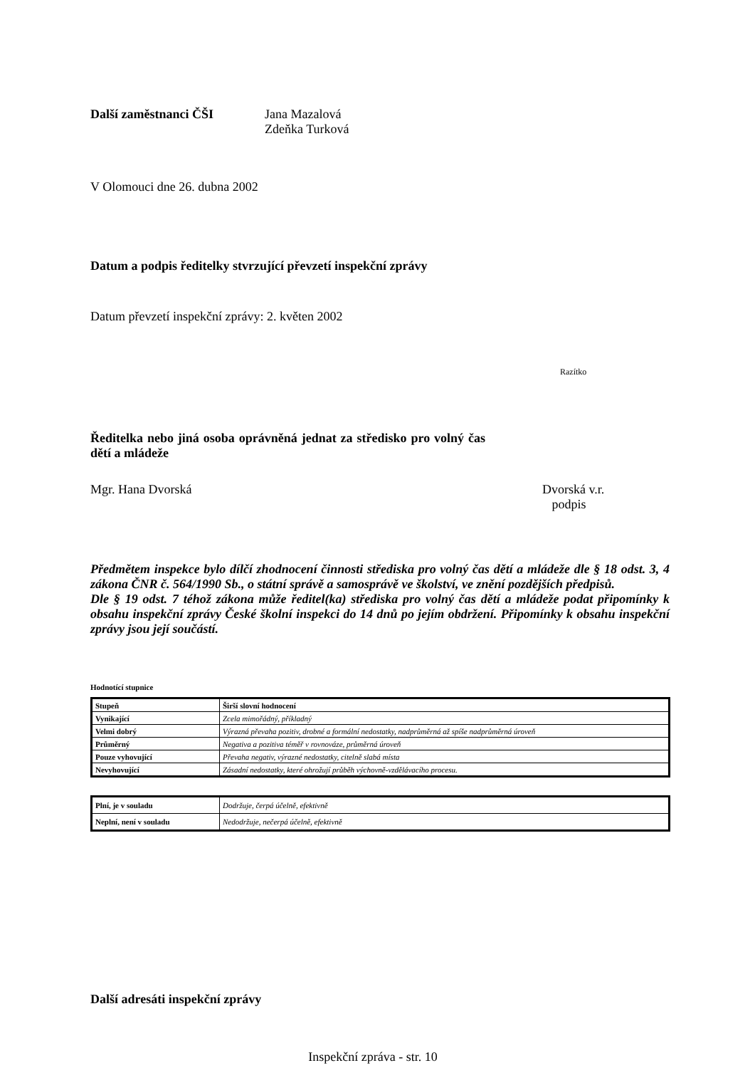Další zaměstnanci ČŠI Jana Mazalová
Zdeňka Turková
V Olomouci dne 26. dubna 2002
Datum a podpis ředitelky stvrzující převzetí inspekční zprávy
Datum převzetí inspekční zprávy: 2. květen 2002
Razítko
Ředitelka nebo jiná osoba oprávněná jednat za středisko pro volný čas dětí a mládeže
Mgr. Hana Dvorská Dvorská v.r.
podpis
Předmětem inspekce bylo dílčí zhodnocení činnosti střediska pro volný čas dětí a mládeže dle § 18 odst. 3, 4 zákona ČNR č. 564/1990 Sb., o státní správě a samosprávě ve školství, ve znění pozdějších předpisů.
Dle § 19 odst. 7 téhož zákona může ředitel(ka) střediska pro volný čas dětí a mládeže podat připomínky k obsahu inspekční zprávy České školní inspekci do 14 dnů po jejím obdržení. Připomínky k obsahu inspekční zprávy jsou její součástí.
Hodnotící stupnice
| Stupeň | Širší slovní hodnocení |
| --- | --- |
| Vynikající | Zcela mimořádný, příkladný |
| Velmi dobrý | Výrazná převaha pozitiv, drobné a formální nedostatky, nadprůměrná až spíše nadprůměrná úroveň |
| Průměrný | Negativa a pozitiva téměř v rovnováze, průměrná úroveň |
| Pouze vyhovující | Převaha negativ, výrazné nedostatky, citelně slabá místa |
| Nevyhovující | Zásadní nedostatky, které ohrožují průběh výchovně-vzdělávacího procesu. |
| Plní, je v souladu | Dodržuje, čerpá účelně, efektivně |
| Neplní, není v souladu | Nedodržuje, nečerpá účelně, efektivně |
Další adresáti inspekční zprávy
Inspekční zpráva - str. 10